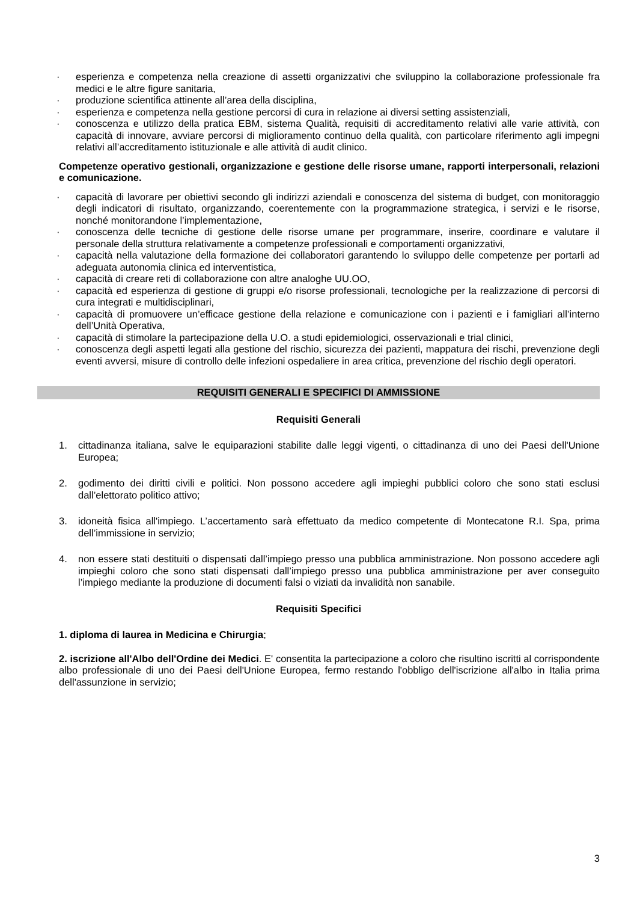· esperienza e competenza nella creazione di assetti organizzativi che sviluppino la collaborazione professionale fra medici e le altre figure sanitaria,
· produzione scientifica attinente all’area della disciplina,
· esperienza e competenza nella gestione percorsi di cura in relazione ai diversi setting assistenziali,
· conoscenza e utilizzo della pratica EBM, sistema Qualità, requisiti di accreditamento relativi alle varie attività, con capacità di innovare, avviare percorsi di miglioramento continuo della qualità, con particolare riferimento agli impegni relativi all’accreditamento istituzionale e alle attività di audit clinico.
Competenze operativo gestionali, organizzazione e gestione delle risorse umane, rapporti interpersonali, relazioni e comunicazione.
· capacità di lavorare per obiettivi secondo gli indirizzi aziendali e conoscenza del sistema di budget, con monitoraggio degli indicatori di risultato, organizzando, coerentemente con la programmazione strategica, i servizi e le risorse, nonché monitorandone l’implementazione,
· conoscenza delle tecniche di gestione delle risorse umane per programmare, inserire, coordinare e valutare il personale della struttura relativamente a competenze professionali e comportamenti organizzativi,
· capacità nella valutazione della formazione dei collaboratori garantendo lo sviluppo delle competenze per portarli ad adeguata autonomia clinica ed interventistica,
· capacità di creare reti di collaborazione con altre analoghe UU.OO,
· capacità ed esperienza di gestione di gruppi e/o risorse professionali, tecnologiche per la realizzazione di percorsi di cura integrati e multidisciplinari,
· capacità di promuovere un’efficace gestione della relazione e comunicazione con i pazienti e i famigliari all’interno dell’Unità Operativa,
· capacità di stimolare la partecipazione della U.O. a studi epidemiologici, osservazionali e trial clinici,
· conoscenza degli aspetti legati alla gestione del rischio, sicurezza dei pazienti, mappatura dei rischi, prevenzione degli eventi avversi, misure di controllo delle infezioni ospedaliere in area critica, prevenzione del rischio degli operatori.
REQUISITI GENERALI E SPECIFICI DI AMMISSIONE
Requisiti Generali
1. cittadinanza italiana, salve le equiparazioni stabilite dalle leggi vigenti, o cittadinanza di uno dei Paesi dell'Unione Europea;
2. godimento dei diritti civili e politici. Non possono accedere agli impieghi pubblici coloro che sono stati esclusi dall’elettorato politico attivo;
3. idoneità fisica all'impiego. L’accertamento sarà effettuato da medico competente di Montecatone R.I. Spa, prima dell’immissione in servizio;
4. non essere stati destituiti o dispensati dall’impiego presso una pubblica amministrazione. Non possono accedere agli impieghi coloro che sono stati dispensati dall’impiego presso una pubblica amministrazione per aver conseguito l’impiego mediante la produzione di documenti falsi o viziati da invalidità non sanabile.
Requisiti Specifici
1. diploma di laurea in Medicina e Chirurgia;
2. iscrizione all'Albo dell'Ordine dei Medici. E' consentita la partecipazione a coloro che risultino iscritti al corrispondente albo professionale di uno dei Paesi dell'Unione Europea, fermo restando l'obbligo dell'iscrizione all'albo in Italia prima dell'assunzione in servizio;
3